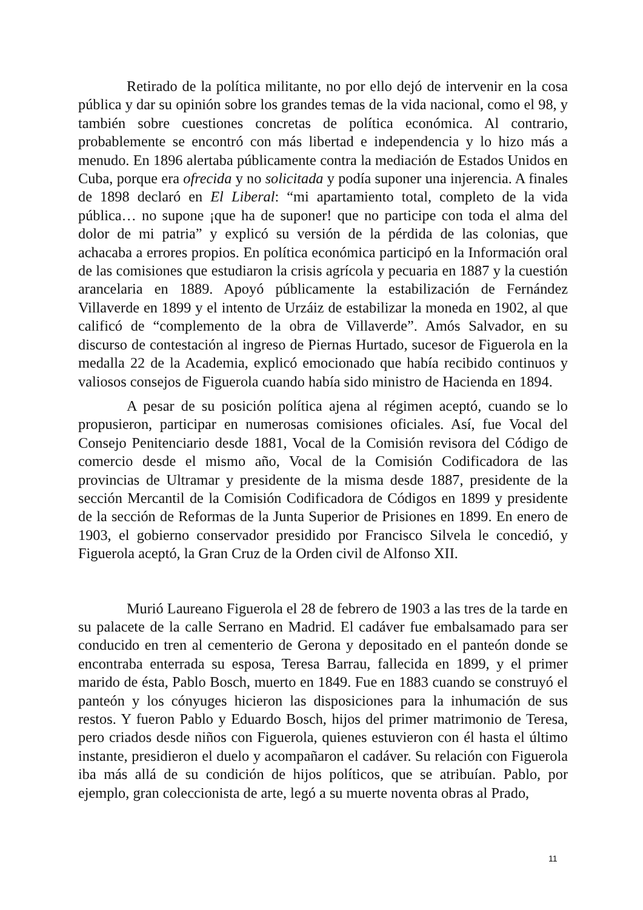Retirado de la política militante, no por ello dejó de intervenir en la cosa pública y dar su opinión sobre los grandes temas de la vida nacional, como el 98, y también sobre cuestiones concretas de política económica. Al contrario, probablemente se encontró con más libertad e independencia y lo hizo más a menudo. En 1896 alertaba públicamente contra la mediación de Estados Unidos en Cuba, porque era ofrecida y no solicitada y podía suponer una injerencia. A finales de 1898 declaró en El Liberal: “mi apartamiento total, completo de la vida pública… no supone ¡que ha de suponer! que no participe con toda el alma del dolor de mi patria” y explicó su versión de la pérdida de las colonias, que achacaba a errores propios. En política económica participó en la Información oral de las comisiones que estudiaron la crisis agrícola y pecuaria en 1887 y la cuestión arancelaria en 1889. Apoyó públicamente la estabilización de Fernández Villaverde en 1899 y el intento de Urzáiz de estabilizar la moneda en 1902, al que calificó de “complemento de la obra de Villaverde”. Amós Salvador, en su discurso de contestación al ingreso de Piernas Hurtado, sucesor de Figuerola en la medalla 22 de la Academia, explicó emocionado que había recibido continuos y valiosos consejos de Figuerola cuando había sido ministro de Hacienda en 1894.
A pesar de su posición política ajena al régimen aceptó, cuando se lo propusieron, participar en numerosas comisiones oficiales. Así, fue Vocal del Consejo Penitenciario desde 1881, Vocal de la Comisión revisora del Código de comercio desde el mismo año, Vocal de la Comisión Codificadora de las provincias de Ultramar y presidente de la misma desde 1887, presidente de la sección Mercantil de la Comisión Codificadora de Códigos en 1899 y presidente de la sección de Reformas de la Junta Superior de Prisiones en 1899. En enero de 1903, el gobierno conservador presidido por Francisco Silvela le concedió, y Figuerola aceptó, la Gran Cruz de la Orden civil de Alfonso XII.
Murió Laureano Figuerola el 28 de febrero de 1903 a las tres de la tarde en su palacete de la calle Serrano en Madrid. El cadáver fue embalsamado para ser conducido en tren al cementerio de Gerona y depositado en el panteón donde se encontraba enterrada su esposa, Teresa Barrau, fallecida en 1899, y el primer marido de ésta, Pablo Bosch, muerto en 1849. Fue en 1883 cuando se construyó el panteón y los cónyuges hicieron las disposiciones para la inhumación de sus restos. Y fueron Pablo y Eduardo Bosch, hijos del primer matrimonio de Teresa, pero criados desde niños con Figuerola, quienes estuvieron con él hasta el último instante, presidieron el duelo y acompañaron el cadáver. Su relación con Figuerola iba más allá de su condición de hijos políticos, que se atribuían. Pablo, por ejemplo, gran coleccionista de arte, legó a su muerte noventa obras al Prado,
11